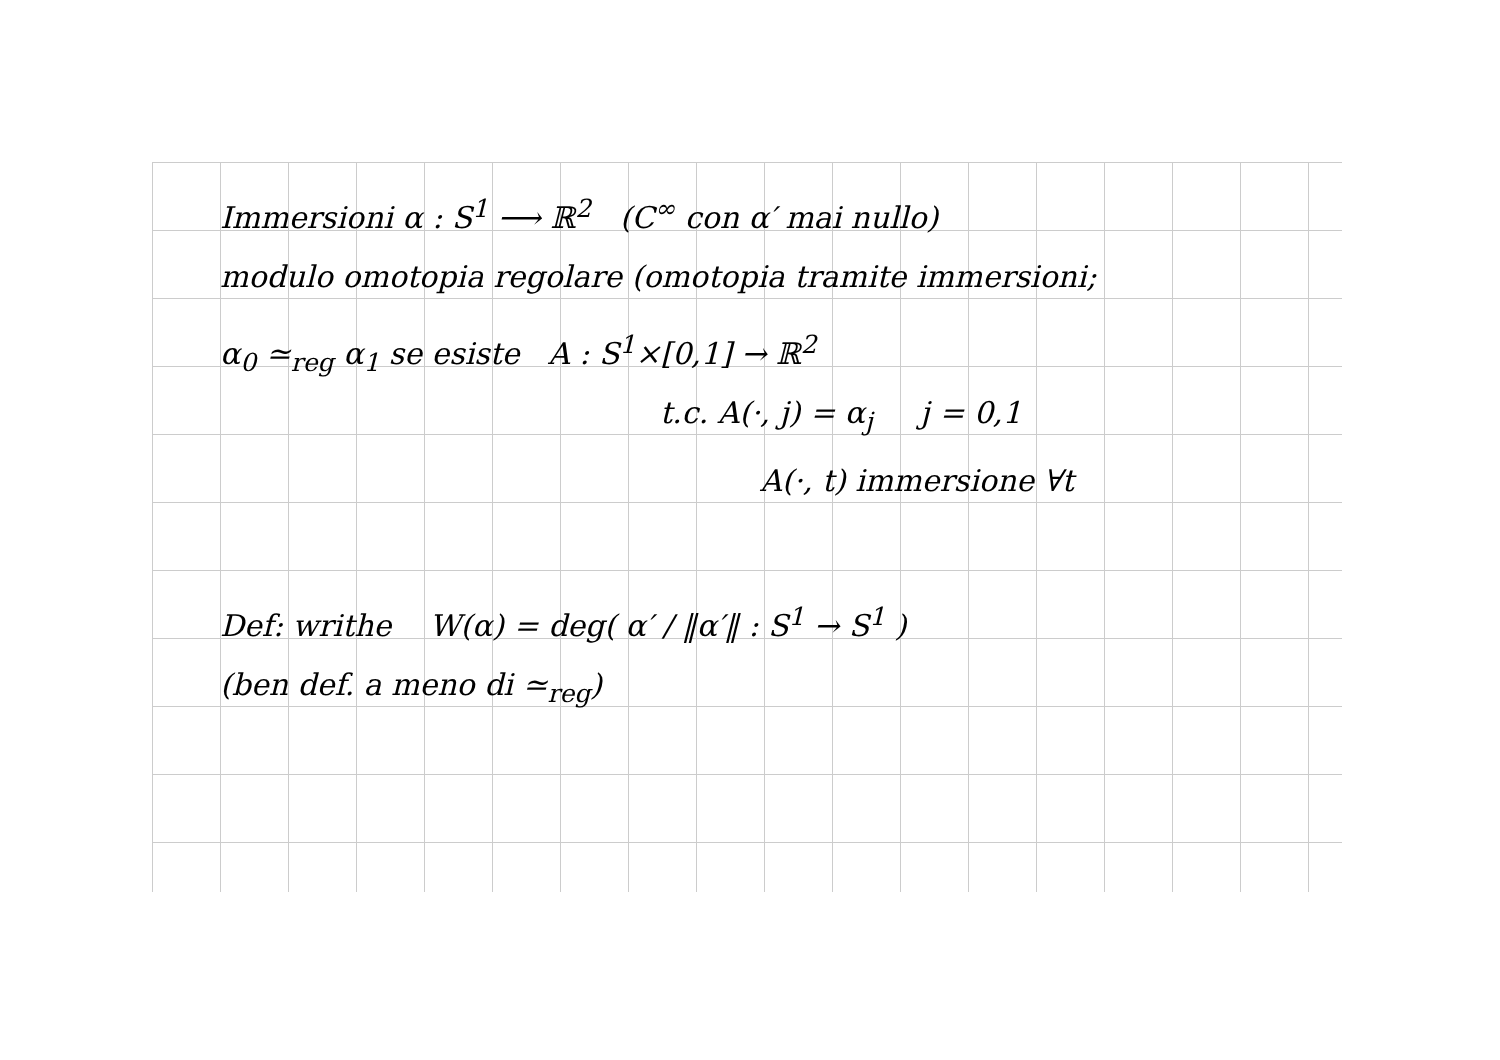Immersioni α : S<sup>1</sup> ⟶ ℝ<sup>2</sup> (C<sup>∞</sup> con α′ mai nullo)
modulo omotopia regolare (omotopia tramite immersioni;
α<sub>0</sub> ≃<sub>reg</sub> α<sub>1</sub> se esiste A : S<sup>1</sup>×[0,1] → ℝ<sup>2</sup>
t.c. A(·, j) = α<sub>j</sub> j = 0,1
A(·, t) immersione ∀t
Def: writhe W(α) = deg( α′ / ‖α′‖ : S<sup>1</sup> → S<sup>1</sup> )
(ben def. a meno di ≃<sub>reg</sub>)